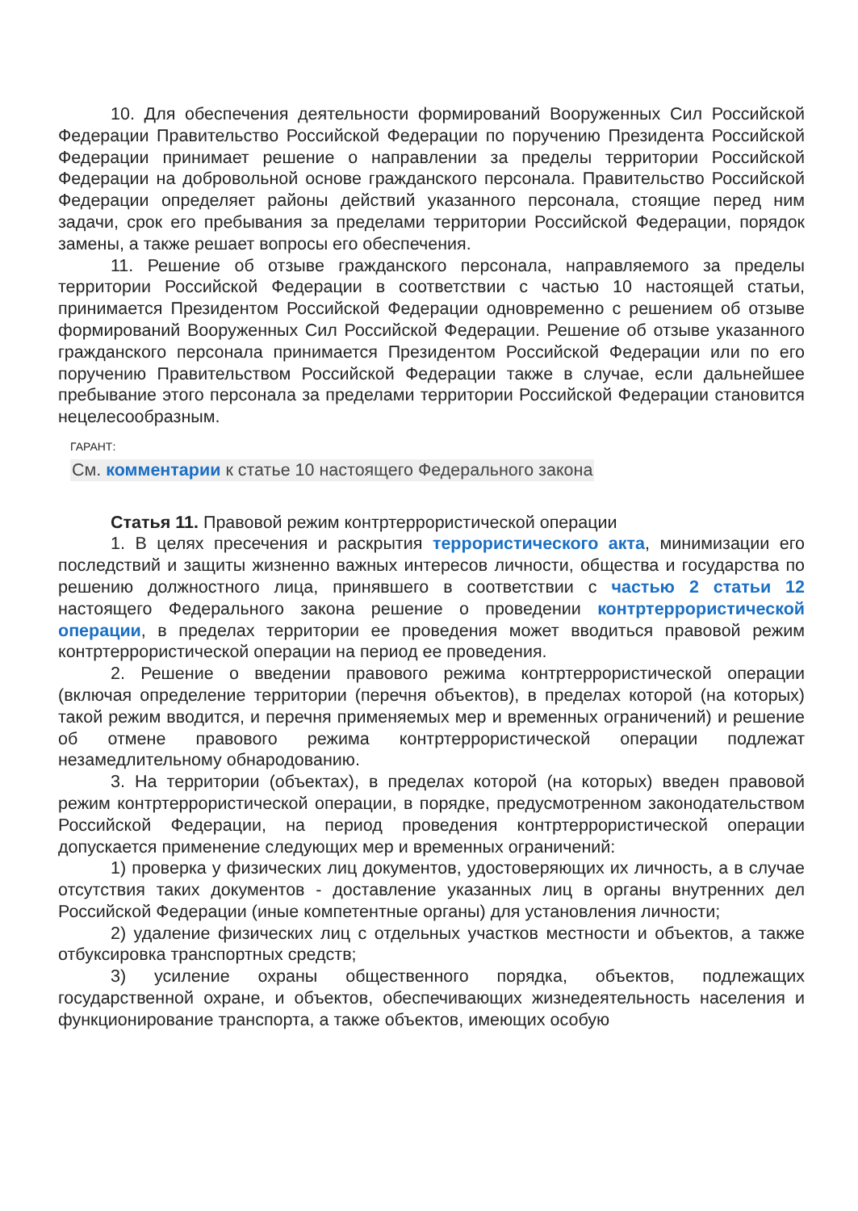10. Для обеспечения деятельности формирований Вооруженных Сил Российской Федерации Правительство Российской Федерации по поручению Президента Российской Федерации принимает решение о направлении за пределы территории Российской Федерации на добровольной основе гражданского персонала. Правительство Российской Федерации определяет районы действий указанного персонала, стоящие перед ним задачи, срок его пребывания за пределами территории Российской Федерации, порядок замены, а также решает вопросы его обеспечения.
11. Решение об отзыве гражданского персонала, направляемого за пределы территории Российской Федерации в соответствии с частью 10 настоящей статьи, принимается Президентом Российской Федерации одновременно с решением об отзыве формирований Вооруженных Сил Российской Федерации. Решение об отзыве указанного гражданского персонала принимается Президентом Российской Федерации или по его поручению Правительством Российской Федерации также в случае, если дальнейшее пребывание этого персонала за пределами территории Российской Федерации становится нецелесообразным.
ГАРАНТ:
См. комментарии к статье 10 настоящего Федерального закона
Статья 11. Правовой режим контртеррористической операции
1. В целях пресечения и раскрытия террористического акта, минимизации его последствий и защиты жизненно важных интересов личности, общества и государства по решению должностного лица, принявшего в соответствии с частью 2 статьи 12 настоящего Федерального закона решение о проведении контртеррористической операции, в пределах территории ее проведения может вводиться правовой режим контртеррористической операции на период ее проведения.
2. Решение о введении правового режима контртеррористической операции (включая определение территории (перечня объектов), в пределах которой (на которых) такой режим вводится, и перечня применяемых мер и временных ограничений) и решение об отмене правового режима контртеррористической операции подлежат незамедлительному обнародованию.
3. На территории (объектах), в пределах которой (на которых) введен правовой режим контртеррористической операции, в порядке, предусмотренном законодательством Российской Федерации, на период проведения контртеррористической операции допускается применение следующих мер и временных ограничений:
1) проверка у физических лиц документов, удостоверяющих их личность, а в случае отсутствия таких документов - доставление указанных лиц в органы внутренних дел Российской Федерации (иные компетентные органы) для установления личности;
2) удаление физических лиц с отдельных участков местности и объектов, а также отбуксировка транспортных средств;
3) усиление охраны общественного порядка, объектов, подлежащих государственной охране, и объектов, обеспечивающих жизнедеятельность населения и функционирование транспорта, а также объектов, имеющих особую